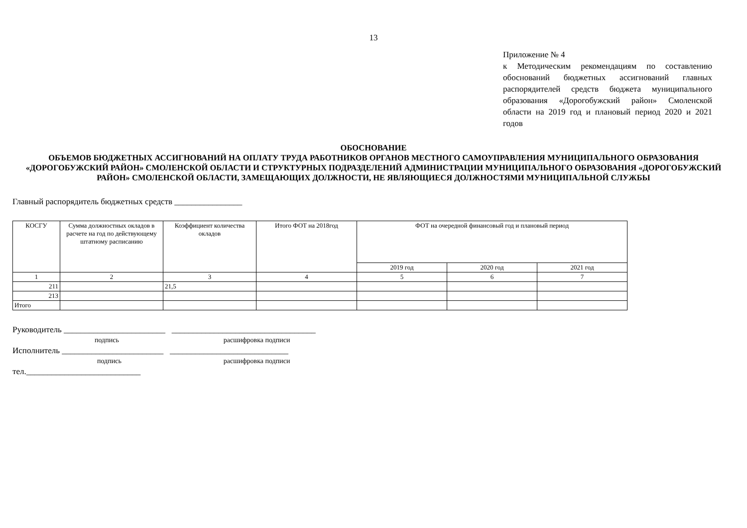13
Приложение № 4
к Методическим рекомендациям по составлению обоснований бюджетных ассигнований главных распорядителей средств бюджета муниципального образования «Дорогобужский район» Смоленской области на 2019 год и плановый период 2020 и 2021 годов
ОБОСНОВАНИЕ
ОБЪЕМОВ БЮДЖЕТНЫХ АССИГНОВАНИЙ НА ОПЛАТУ ТРУДА РАБОТНИКОВ ОРГАНОВ МЕСТНОГО САМОУПРАВЛЕНИЯ МУНИЦИПАЛЬНОГО ОБРАЗОВАНИЯ «ДОРОГОБУЖСКИЙ РАЙОН» СМОЛЕНСКОЙ ОБЛАСТИ И СТРУКТУРНЫХ ПОДРАЗДЕЛЕНИЙ АДМИНИСТРАЦИИ МУНИЦИПАЛЬНОГО ОБРАЗОВАНИЯ «ДОРОГОБУЖСКИЙ РАЙОН» СМОЛЕНСКОЙ ОБЛАСТИ, ЗАМЕЩАЮЩИХ ДОЛЖНОСТИ, НЕ ЯВЛЯЮЩИЕСЯ ДОЛЖНОСТЯМИ МУНИЦИПАЛЬНОЙ СЛУЖБЫ
Главный распорядитель бюджетных средств ________________
| КОСГУ | Сумма должностных окладов в расчете на год по действующему штатному расписанию | Коэффициент количества окладов | Итого ФОТ на 2018год | ФОТ на очередной финансовый год и плановый период | | |
| --- | --- | --- | --- | --- | --- | --- |
| | | | | 2019 год | 2020 год | 2021 год |
| 1 | 2 | 3 | 4 | 5 | 6 | 7 |
| 211 | | 21,5 | | | | |
| 213 | | | | | | |
| Итого | | | | | | |
Руководитель ________________________ __________________________________
подпись расшифровка подписи
Исполнитель ________________________ ____________________________
подпись расшифровка подписи
тел.___________________________